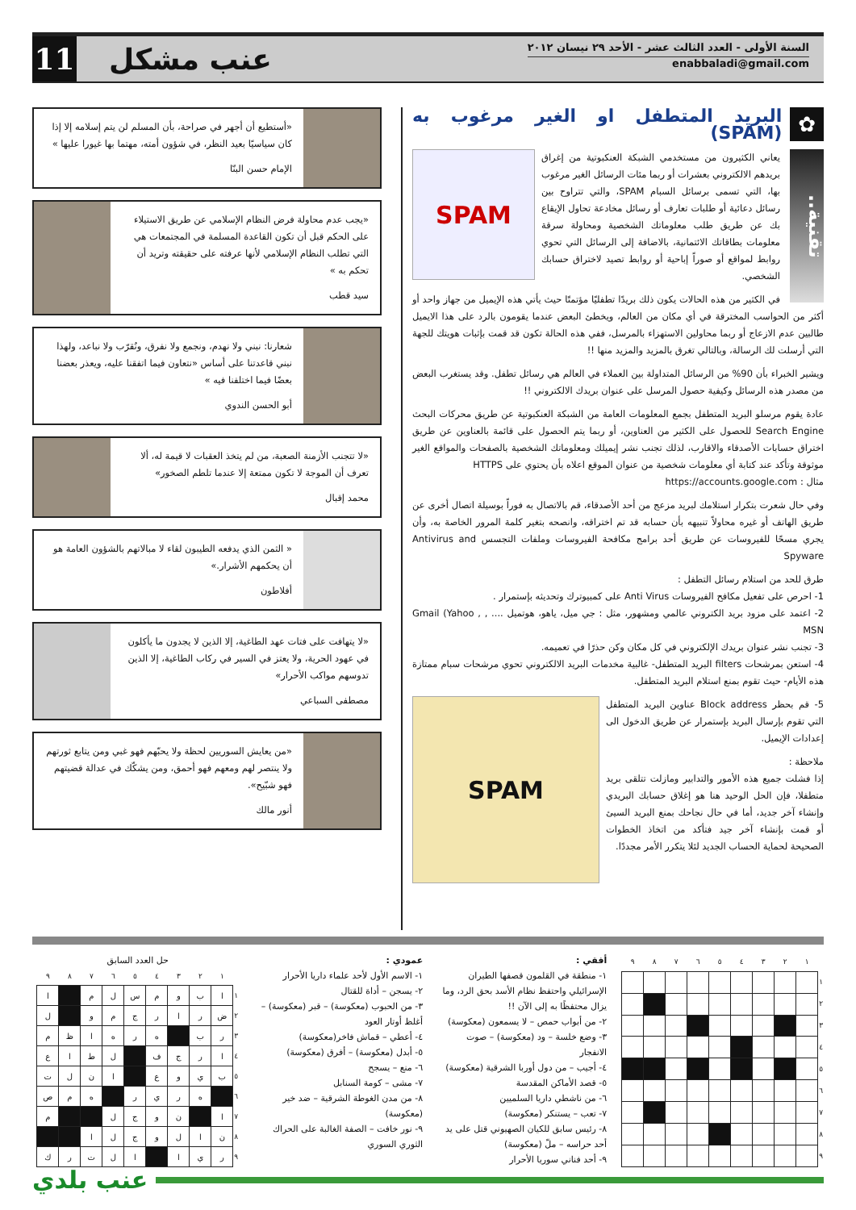السنة الأولى - العدد الثالث عشر - الأحد ٢٩ نيسان ٢٠١٢
enabbaladi@gmail.com
عنب مشكل
11
✿ البريد المتطفل او الغير مرغوب به (SPAM)
تقنية..
SPAM
يعاني الكثيرون من مستخدمي الشبكة العنكبوتية من إغراق بريدهم الالكتروني بعشرات أو ربما مئات الرسائل الغير مرغوب بها، التي تسمى برسائل السبام SPAM، والتي تتراوح بين رسائل دعائية أو طلبات تعارف أو رسائل مخادعة تحاول الإيقاع بك عن طريق طلب معلوماتك الشخصية ومحاولة سرقة معلومات بطاقاتك الائتمانية، بالاضافة إلى الرسائل التي تحوي روابط لمواقع أو صوراً إباحية أو روابط تصيد لاختراق حسابك الشخصي.
في الكثير من هذه الحالات يكون ذلك بريدًا تطفليًا مؤتمتًا حيث يأتي هذه الإيميل من جهاز واحد أو أكثر من الحواسب المخترقة في أي مكان من العالم، ويخطئ البعض عندما يقومون بالرد على هذا الايميل طالبين عدم الازعاج أو ربما محاولين الاستهزاء بالمرسل، ففي هذه الحالة تكون قد قمت بإثبات هويتك للجهة التي أرسلت لك الرسالة، وبالتالي تغرق بالمزيد والمزيد منها !!
ويشير الخبراء بأن 90% من الرسائل المتداولة بين العملاء في العالم هي رسائل تطفل. وقد يستغرب البعض من مصدر هذه الرسائل وكيفية حصول المرسل على عنوان بريدك الالكتروني !!
عادة يقوم مرسلو البريد المتطفل بجمع المعلومات العامة من الشبكة العنكبوتية عن طريق محركات البحث Search Engine للحصول على الكثير من العناوين، أو ربما يتم الحصول على قائمة بالعناوين عن طريق اختراق حسابات الأصدقاء والاقارب، لذلك تجنب نشر إيميلك ومعلوماتك الشخصية بالصفحات والمواقع الغير موثوقة وتأكد عند كتابة أي معلومات شخصية من عنوان الموقع اعلاه بأن يحتوي على HTTPS
مثال : https://accounts.google.com
وفي حال شعرت بتكرار استلامك لبريد مزعج من أحد الأصدقاء، قم بالاتصال به فوراً بوسيلة اتصال أخرى عن طريق الهاتف أو غيره محاولاً تنبيهه بأن حسابه قد تم اختراقه، وانصحه بتغير كلمة المرور الخاصة به، وأن يجري مسحًا للفيروسات عن طريق أحد برامج مكافحة الفيروسات وملفات التجسس Antivirus and Spyware
طرق للحد من استلام رسائل التطفل :
1- احرص على تفعيل مكافح الفيروسات Anti Virus على كمبيوترك وتحديثه بإستمرار .
2- اعتمد على مزود بريد الكتروني عالمي ومشهور، مثل : جي ميل، ياهو، هوتميل .... , Gmail (Yahoo , MSN
3- تجنب نشر عنوان بريدك الإلكتروني في كل مكان وكن حذرًا في تعميمه.
4- استعن بمرشحات filters البريد المتطفل- غالبية مخدمات البريد الالكتروني تحوي مرشحات سبام ممتازة هذه الأيام- حيث تقوم بمنع استلام البريد المتطفل.
SPAM
5- قم بحظر Block address عناوين البريد المتطفل التي تقوم بإرسال البريد بإستمرار عن طريق الدخول الى إعدادات الإيميل.
ملاحظة :
إذا فشلت جميع هذه الأمور والتدابير ومازلت تتلقى بريد متطفلا، فإن الحل الوحيد هنا هو إغلاق حسابك البريدي وإنشاء آخر جديد، أما في حال نجاحك بمنع البريد السيئ أو قمت بإنشاء آخر جيد فتأكد من اتخاذ الخطوات الصحيحة لحماية الحساب الجديد لئلا يتكرر الأمر مجددًا.
«أستطيع أن أجهر في صراحة، بأن المسلم لن يتم إسلامه إلا إذا كان سياسيًا بعيد النظر، في شؤون أمته، مهتما بها غيورا عليها »
الإمام حسن البنّا
«يجب عدم محاولة فرض النظام الإسلامي عن طريق الاستيلاء على الحكم قبل أن تكون القاعدة المسلمة في المجتمعات هي التي تطلب النظام الإسلامي لأنها عرفته على حقيقته وتريد أن تحكم به »
سيد قطب
شعارنا: نبني ولا نهدم، ونجمع ولا نفرق، ونُقرّب ولا نباعد، ولهذا نبني قاعدتنا على أساس «نتعاون فيما اتفقنا عليه، ويعذر بعضنا بعضًا فيما اختلفنا فيه »
أبو الحسن الندوي
«لا تتجنب الأزمنة الصعبة، من لم يتخذ العقبات لا قيمة له، ألا تعرف أن الموجة لا تكون ممتعة إلا عندما تلطم الصخور»
محمد إقبال
« الثمن الذي يدفعه الطيبون لقاء لا مبالاتهم بالشؤون العامة هو أن يحكمهم الأشرار.»
أفلاطون
«لا يتهافت على فتات عهد الطاغية، إلا الذين لا يجدون ما يأكلون في عهود الحرية، ولا يعتز في السير في ركاب الطاغية، إلا الذين تدوسهم مواكب الأحرار»
مصطفى السباعي
«من يعايش السوريين لحظة ولا يحبّهم فهو غبي ومن يتابع ثورتهم ولا ينتصر لهم ومعهم فهو أحمق، ومن يشكّك في عدالة قضيتهم فهو شبّيح».
أنور مالك
| | ١ | ٢ | ٣ | ٤ | ٥ | ٦ | ٧ | ٨ | ٩ |
| --- | --- | --- | --- | --- | --- | --- | --- | --- | --- |
| ١ | | | | | | | | | |
| ٢ | | | | | | | | | |
| ٣ | | | | | | | | | |
| ٤ | | | | | | | | | |
| ٥ | | | | | | | | | |
| ٦ | | | | | | | | | |
| ٧ | | | | | | | | | |
| ٨ | | | | | | | | | |
| ٩ | | | | | | | | | |
أفقي :
١- منطقة في القلمون قصفها الطيران الإسرائيلي واحتفظ نظام الأسد بحق الرد، وما يزال محتفظًا به إلى الآن !!
٢- من أبواب حمص – لا يسمعون (معكوسة)
٣- وضع خلسة – ود (معكوسة) – صوت الانفجار
٤- أجيب – من دول أوربا الشرقية (معكوسة)
٥- قصد الأماكن المقدسة
٦- من ناشطي داريا السلميين
٧- تعب – يستنكر (معكوسة)
٨- رئيس سابق للكيان الصهيوني قتل على يد أحد حراسه – ملّ (معكوسة)
٩- أحد فناني سوريا الأحرار
عمودي :
١- الاسم الأول لأحد علماء داريا الأحرار
٢- يسجن – أداة للقتال
٣- من الحبوب (معكوسة) – قبر (معكوسة) – أغلظ أوتار العود
٤- أعطي – قماش فاخر(معكوسة)
٥- أبدل (معكوسة) – أفرق (معكوسة)
٦- منع – يسجح
٧- مشى – كومة السنابل
٨- من مدن الغوطة الشرقية – ضد خير (معكوسة)
٩- نور خافت – الصفة الغالبة على الحراك الثوري السوري
حل العدد السابق
| | ١ | ٢ | ٣ | ٤ | ٥ | ٦ | ٧ | ٨ | ٩ |
| --- | --- | --- | --- | --- | --- | --- | --- | --- | --- |
| ١ | ا | ب | و | م | س | ل | م | | ا |
| ٢ | ض | ر | ا | ر | ج | م | و | | ل |
| ٣ | ر | ب | | ه | ر | ه | ا | ظ | م |
| ٤ | ا | ر | ج | ف | | ل | ط | ا | ع |
| ٥ | ب | ي | و | ع | | ا | ن | ل | ت |
| ٦ | | ه | ر | ي | ر | | ه | م | ص |
| ٧ | ا | | ن | و | ج | ل | | | م |
| ٨ | ن | ا | ل | و | ج | ل | ا | | |
| ٩ | ر | ي | ا | | ا | ل | ت | ر | ك |
عنب بلدي